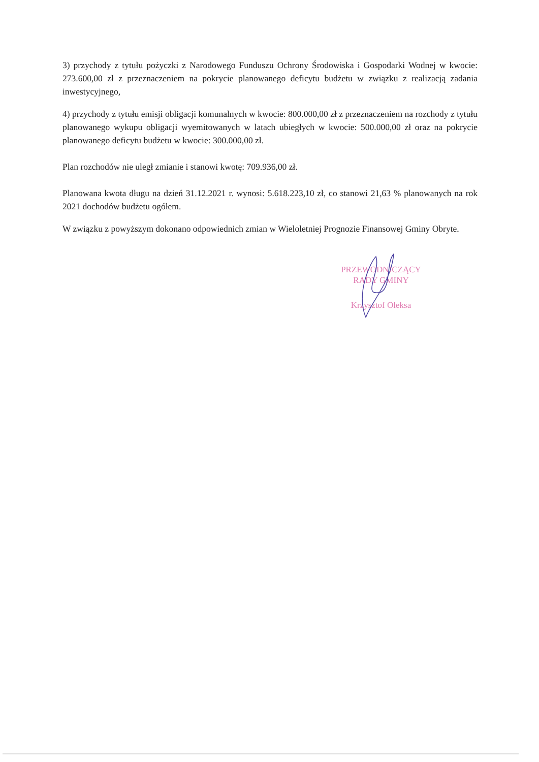3) przychody z tytułu pożyczki z Narodowego Funduszu Ochrony Środowiska i Gospodarki Wodnej w kwocie: 273.600,00 zł z przeznaczeniem na pokrycie planowanego deficytu budżetu w związku z realizacją zadania inwestycyjnego,
4) przychody z tytułu emisji obligacji komunalnych w kwocie: 800.000,00 zł z przeznaczeniem na rozchody z tytułu planowanego wykupu obligacji wyemitowanych w latach ubiegłych w kwocie: 500.000,00 zł oraz na pokrycie planowanego deficytu budżetu w kwocie: 300.000,00 zł.
Plan rozchodów nie uległ zmianie i stanowi kwotę: 709.936,00 zł.
Planowana kwota długu na dzień 31.12.2021 r. wynosi: 5.618.223,10 zł, co stanowi 21,63 % planowanych na rok 2021 dochodów budżetu ogółem.
W związku z powyższym dokonano odpowiednich zmian w Wieloletniej Prognozie Finansowej Gminy Obryte.
PRZEWODNICZĄCY
RADY GMINY
Krzysztof Oleksa